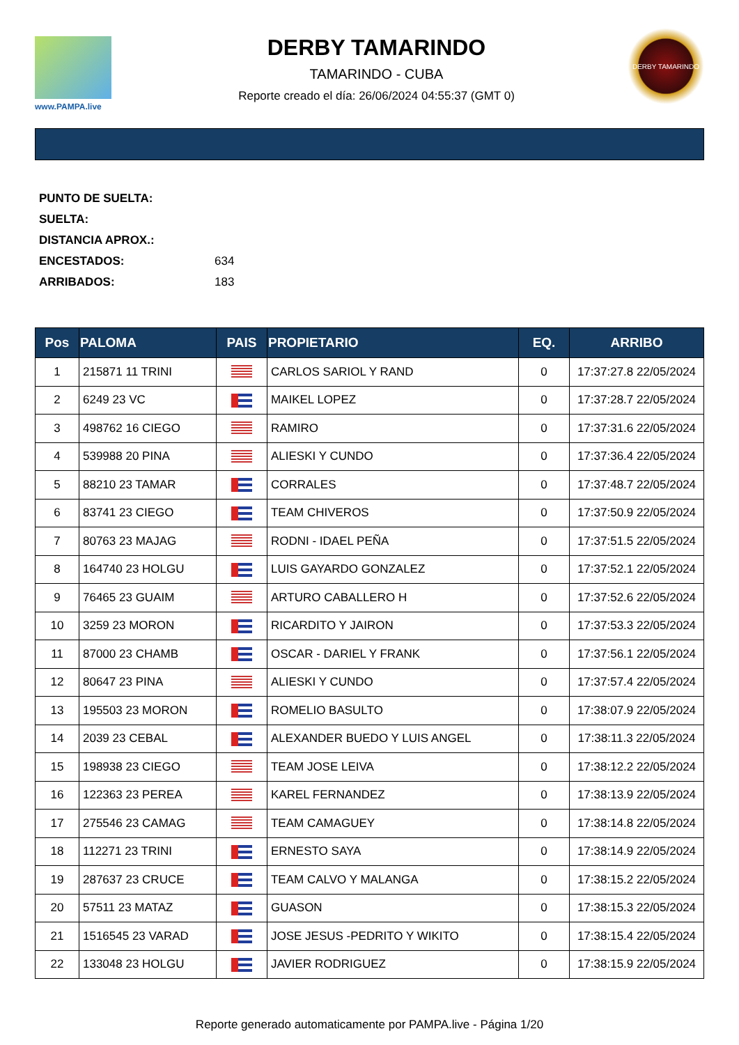www.PAMPA.live
DERBY TAMARINDO
TAMARINDO - CUBA
Reporte creado el día: 26/06/2024 04:55:37 (GMT 0)
DERBY TAMARINDO
PUNTO DE SUELTA:
SUELTA:
DISTANCIA APROX.:
ENCESTADOS: 634
ARRIBADOS: 183
| Pos | PALOMA | PAIS | PROPIETARIO | EQ. | ARRIBO |
| --- | --- | --- | --- | --- | --- |
| 1 | 215871 11 TRINI | | CARLOS SARIOL Y RAND | 0 | 17:37:27.8 22/05/2024 |
| 2 | 6249 23 VC | | MAIKEL LOPEZ | 0 | 17:37:28.7 22/05/2024 |
| 3 | 498762 16 CIEGO | | RAMIRO | 0 | 17:37:31.6 22/05/2024 |
| 4 | 539988 20 PINA | | ALIESKI Y CUNDO | 0 | 17:37:36.4 22/05/2024 |
| 5 | 88210 23 TAMAR | | CORRALES | 0 | 17:37:48.7 22/05/2024 |
| 6 | 83741 23 CIEGO | | TEAM CHIVEROS | 0 | 17:37:50.9 22/05/2024 |
| 7 | 80763 23 MAJAG | | RODNI - IDAEL PEÑA | 0 | 17:37:51.5 22/05/2024 |
| 8 | 164740 23 HOLGU | | LUIS GAYARDO GONZALEZ | 0 | 17:37:52.1 22/05/2024 |
| 9 | 76465 23 GUAIM | | ARTURO CABALLERO H | 0 | 17:37:52.6 22/05/2024 |
| 10 | 3259 23 MORON | | RICARDITO Y JAIRON | 0 | 17:37:53.3 22/05/2024 |
| 11 | 87000 23 CHAMB | | OSCAR - DARIEL Y FRANK | 0 | 17:37:56.1 22/05/2024 |
| 12 | 80647 23 PINA | | ALIESKI Y CUNDO | 0 | 17:37:57.4 22/05/2024 |
| 13 | 195503 23 MORON | | ROMELIO BASULTO | 0 | 17:38:07.9 22/05/2024 |
| 14 | 2039 23 CEBAL | | ALEXANDER BUEDO Y LUIS ANGEL | 0 | 17:38:11.3 22/05/2024 |
| 15 | 198938 23 CIEGO | | TEAM JOSE LEIVA | 0 | 17:38:12.2 22/05/2024 |
| 16 | 122363 23 PEREA | | KAREL FERNANDEZ | 0 | 17:38:13.9 22/05/2024 |
| 17 | 275546 23 CAMAG | | TEAM CAMAGUEY | 0 | 17:38:14.8 22/05/2024 |
| 18 | 112271 23 TRINI | | ERNESTO SAYA | 0 | 17:38:14.9 22/05/2024 |
| 19 | 287637 23 CRUCE | | TEAM CALVO Y MALANGA | 0 | 17:38:15.2 22/05/2024 |
| 20 | 57511 23 MATAZ | | GUASON | 0 | 17:38:15.3 22/05/2024 |
| 21 | 1516545 23 VARAD | | JOSE JESUS -PEDRITO Y WIKITO | 0 | 17:38:15.4 22/05/2024 |
| 22 | 133048 23 HOLGU | | JAVIER RODRIGUEZ | 0 | 17:38:15.9 22/05/2024 |
Reporte generado automaticamente por PAMPA.live - Página 1/20